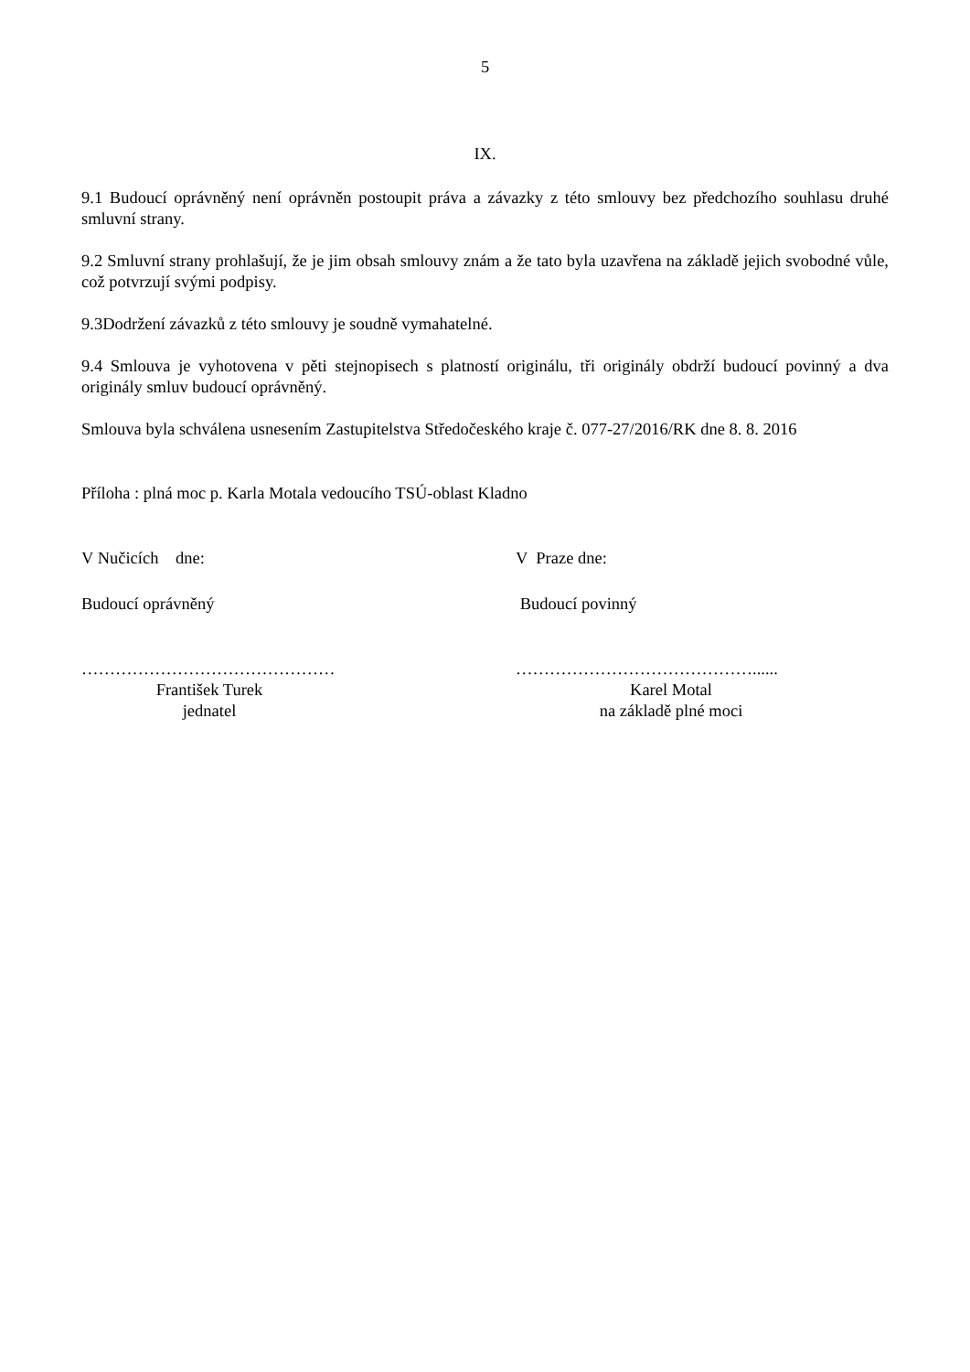5
IX.
9.1 Budoucí oprávněný není oprávněn postoupit práva a závazky z této smlouvy bez předchozího souhlasu druhé smluvní strany.
9.2 Smluvní strany prohlašují, že je jim obsah smlouvy znám a že tato byla uzavřena na základě jejich svobodné vůle, což potvrzují svými podpisy.
9.3Dodržení závazků z této smlouvy je soudně vymahatelné.
9.4 Smlouva je vyhotovena v pěti stejnopisech s platností originálu, tři originály obdrží budoucí povinný a dva originály smluv budoucí oprávněný.
Smlouva byla schválena usnesením Zastupitelstva Středočeského kraje č. 077-27/2016/RK dne 8. 8. 2016
Příloha : plná moc p. Karla Motala vedoucího TSÚ-oblast Kladno
V Nučicích dne: V Praze dne:
Budoucí oprávněný Budoucí povinný
……………………………………… ……………………………………......
František Turek
jednatel
Karel Motal
na základě plné moci